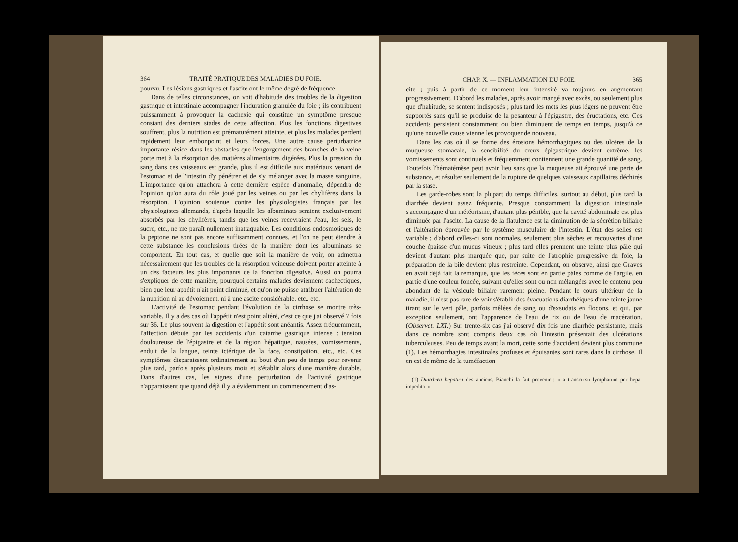364 TRAITÉ PRATIQUE DES MALADIES DU FOIE.
pourvu. Les lésions gastriques et l'ascite ont le même degré de fréquence.
Dans de telles circonstances, on voit d'habitude des troubles de la digestion gastrique et intestinale accompagner l'induration granulée du foie ; ils contribuent puissamment à provoquer la cachexie qui constitue un symptôme presque constant des derniers stades de cette affection. Plus les fonctions digestives souffrent, plus la nutrition est prématurément atteinte, et plus les malades perdent rapidement leur embonpoint et leurs forces. Une autre cause perturbatrice importante réside dans les obstacles que l'engorgement des branches de la veine porte met à la résorption des matières alimentaires digérées. Plus la pression du sang dans ces vaisseaux est grande, plus il est difficile aux matériaux venant de l'estomac et de l'intestin d'y pénétrer et de s'y mélanger avec la masse sanguine. L'importance qu'on attachera à cette dernière espèce d'anomalie, dépendra de l'opinion qu'on aura du rôle joué par les veines ou par les chylifères dans la résorption. L'opinion soutenue contre les physiologistes français par les physiologistes allemands, d'après laquelle les albuminats seraient exclusivement absorbés par les chylifères, tandis que les veines recevraient l'eau, les sels, le sucre, etc., ne me paraît nullement inattaquable. Les conditions endosmotiques de la peptone ne sont pas encore suffisamment connues, et l'on ne peut étendre à cette substance les conclusions tirées de la manière dont les albuminats se comportent. En tout cas, et quelle que soit la manière de voir, on admettra nécessairement que les troubles de la résorption veineuse doivent porter atteinte à un des facteurs les plus importants de la fonction digestive. Aussi on pourra s'expliquer de cette manière, pourquoi certains malades deviennent cachectiques, bien que leur appétit n'ait point diminué, et qu'on ne puisse attribuer l'altération de la nutrition ni au dévoiement, ni à une ascite considérable, etc., etc.
L'activité de l'estomac pendant l'évolution de la cirrhose se montre très-variable. Il y a des cas où l'appétit n'est point altéré, c'est ce que j'ai observé 7 fois sur 36. Le plus souvent la digestion et l'appétit sont anéantis. Assez fréquemment, l'affection débute par les accidents d'un catarrhe gastrique intense : tension douloureuse de l'épigastre et de la région hépatique, nausées, vomissements, enduit de la langue, teinte ictérique de la face, constipation, etc., etc. Ces symptômes disparaissent ordinairement au bout d'un peu de temps pour revenir plus tard, parfois après plusieurs mois et s'établir alors d'une manière durable. Dans d'autres cas, les signes d'une perturbation de l'activité gastrique n'apparaissent que quand déjà il y a évidemment un commencement d'as-
CHAP. X. — INFLAMMATION DU FOIE. 365
cite ; puis à partir de ce moment leur intensité va toujours en augmentant progressivement. D'abord les malades, après avoir mangé avec excès, ou seulement plus que d'habitude, se sentent indisposés ; plus tard les mets les plus légers ne peuvent être supportés sans qu'il se produise de la pesanteur à l'épigastre, des éructations, etc. Ces accidents persistent constamment ou bien diminuent de temps en temps, jusqu'à ce qu'une nouvelle cause vienne les provoquer de nouveau.
Dans les cas où il se forme des érosions hémorrhagiques ou des ulcères de la muqueuse stomacale, la sensibilité du creux épigastrique devient extrême, les vomissements sont continuels et fréquemment contiennent une grande quantité de sang. Toutefois l'hématémèse peut avoir lieu sans que la muqueuse ait éprouvé une perte de substance, et résulter seulement de la rupture de quelques vaisseaux capillaires déchirés par la stase.
Les garde-robes sont la plupart du temps difficiles, surtout au début, plus tard la diarrhée devient assez fréquente. Presque constamment la digestion intestinale s'accompagne d'un météorisme, d'autant plus pénible, que la cavité abdominale est plus diminuée par l'ascite. La cause de la flatulence est la diminution de la sécrétion biliaire et l'altération éprouvée par le système musculaire de l'intestin. L'état des selles est variable ; d'abord celles-ci sont normales, seulement plus sèches et recouvertes d'une couche épaisse d'un mucus vitreux ; plus tard elles prennent une teinte plus pâle qui devient d'autant plus marquée que, par suite de l'atrophie progressive du foie, la préparation de la bile devient plus restreinte. Cependant, on observe, ainsi que Graves en avait déjà fait la remarque, que les fèces sont en partie pâles comme de l'argile, en partie d'une couleur foncée, suivant qu'elles sont ou non mélangées avec le contenu peu abondant de la vésicule biliaire rarement pleine. Pendant le cours ultérieur de la maladie, il n'est pas rare de voir s'établir des évacuations diarrhéiques d'une teinte jaune tirant sur le vert pâle, parfois mêlées de sang ou d'exsudats en flocons, et qui, par exception seulement, ont l'apparence de l'eau de riz ou de l'eau de macération. (Observat. LXI.) Sur trente-six cas j'ai observé dix fois une diarrhée persistante, mais dans ce nombre sont compris deux cas où l'intestin présentait des ulcérations tuberculeuses. Peu de temps avant la mort, cette sorte d'accident devient plus commune (1). Les hémorrhagies intestinales profuses et épuisantes sont rares dans la cirrhose. Il en est de même de la tuméfaction
(1) Diarrhœa hepatica des anciens. Bianchi la fait provenir : « a transcursu lympharum per hepar impedito. »